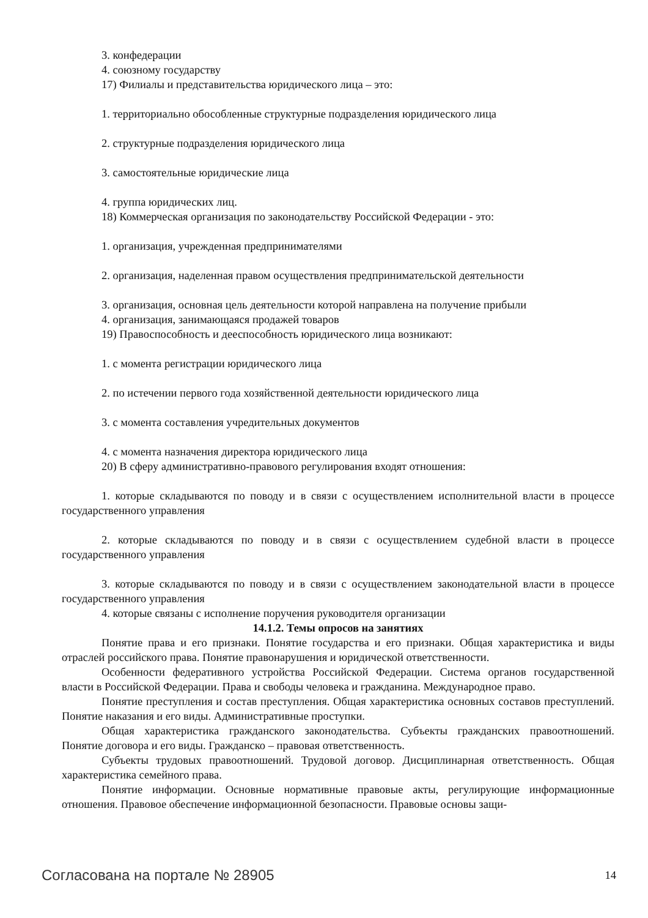3. конфедерации
4. союзному государству
17) Филиалы и представительства юридического лица – это:
1. территориально обособленные структурные подразделения юридического лица
2. структурные подразделения юридического лица
3. самостоятельные юридические лица
4. группа юридических лиц.
18) Коммерческая организация по законодательству Российской Федерации - это:
1. организация, учрежденная предпринимателями
2. организация, наделенная правом осуществления предпринимательской деятельности
3. организация, основная цель деятельности которой направлена на получение прибыли
4. организация, занимающаяся продажей товаров
19) Правоспособность и дееспособность юридического лица возникают:
1. с момента регистрации юридического лица
2. по истечении первого года хозяйственной деятельности юридического лица
3. с момента составления учредительных документов
4. с момента назначения директора юридического лица
20) В сферу административно-правового регулирования входят отношения:
1. которые складываются по поводу и в связи с осуществлением исполнительной власти в процессе государственного управления
2. которые складываются по поводу и в связи с осуществлением судебной власти в процессе государственного управления
3. которые складываются по поводу и в связи с осуществлением законодательной власти в процессе государственного управления
4. которые связаны с исполнение поручения руководителя организации
14.1.2. Темы опросов на занятиях
Понятие права и его признаки. Понятие государства и его признаки. Общая характеристика и виды отраслей российского права. Понятие правонарушения и юридической ответственности.
Особенности федеративного устройства Российской Федерации. Система органов государственной власти в Российской Федерации. Права и свободы человека и гражданина. Международное право.
Понятие преступления и состав преступления. Общая характеристика основных составов преступлений. Понятие наказания и его виды. Административные проступки.
Общая характеристика гражданского законодательства. Субъекты гражданских правоотношений. Понятие договора и его виды. Гражданско – правовая ответственность.
Субъекты трудовых правоотношений. Трудовой договор. Дисциплинарная ответственность. Общая характеристика семейного права.
Понятие информации. Основные нормативные правовые акты, регулирующие информационные отношения. Правовое обеспечение информационной безопасности. Правовые основы защи-
Согласована на портале № 28905 14